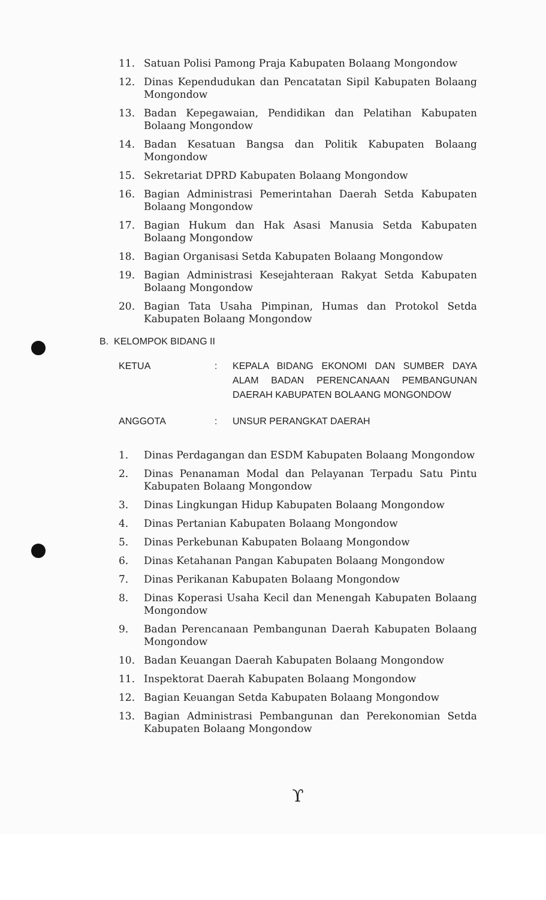11. Satuan Polisi Pamong Praja Kabupaten Bolaang Mongondow
12. Dinas Kependudukan dan Pencatatan Sipil Kabupaten Bolaang Mongondow
13. Badan Kepegawaian, Pendidikan dan Pelatihan Kabupaten Bolaang Mongondow
14. Badan Kesatuan Bangsa dan Politik Kabupaten Bolaang Mongondow
15. Sekretariat DPRD Kabupaten Bolaang Mongondow
16. Bagian Administrasi Pemerintahan Daerah Setda Kabupaten Bolaang Mongondow
17. Bagian Hukum dan Hak Asasi Manusia Setda Kabupaten Bolaang Mongondow
18. Bagian Organisasi Setda Kabupaten Bolaang Mongondow
19. Bagian Administrasi Kesejahteraan Rakyat Setda Kabupaten Bolaang Mongondow
20. Bagian Tata Usaha Pimpinan, Humas dan Protokol Setda Kabupaten Bolaang Mongondow
B. KELOMPOK BIDANG II
KETUA: KEPALA BIDANG EKONOMI DAN SUMBER DAYA ALAM BADAN PERENCANAAN PEMBANGUNAN DAERAH KABUPATEN BOLAANG MONGONDOW
ANGGOTA: UNSUR PERANGKAT DAERAH
1. Dinas Perdagangan dan ESDM Kabupaten Bolaang Mongondow
2. Dinas Penanaman Modal dan Pelayanan Terpadu Satu Pintu Kabupaten Bolaang Mongondow
3. Dinas Lingkungan Hidup Kabupaten Bolaang Mongondow
4. Dinas Pertanian Kabupaten Bolaang Mongondow
5. Dinas Perkebunan Kabupaten Bolaang Mongondow
6. Dinas Ketahanan Pangan Kabupaten Bolaang Mongondow
7. Dinas Perikanan Kabupaten Bolaang Mongondow
8. Dinas Koperasi Usaha Kecil dan Menengah Kabupaten Bolaang Mongondow
9. Badan Perencanaan Pembangunan Daerah Kabupaten Bolaang Mongondow
10. Badan Keuangan Daerah Kabupaten Bolaang Mongondow
11. Inspektorat Daerah Kabupaten Bolaang Mongondow
12. Bagian Keuangan Setda Kabupaten Bolaang Mongondow
13. Bagian Administrasi Pembangunan dan Perekonomian Setda Kabupaten Bolaang Mongondow
ϒ